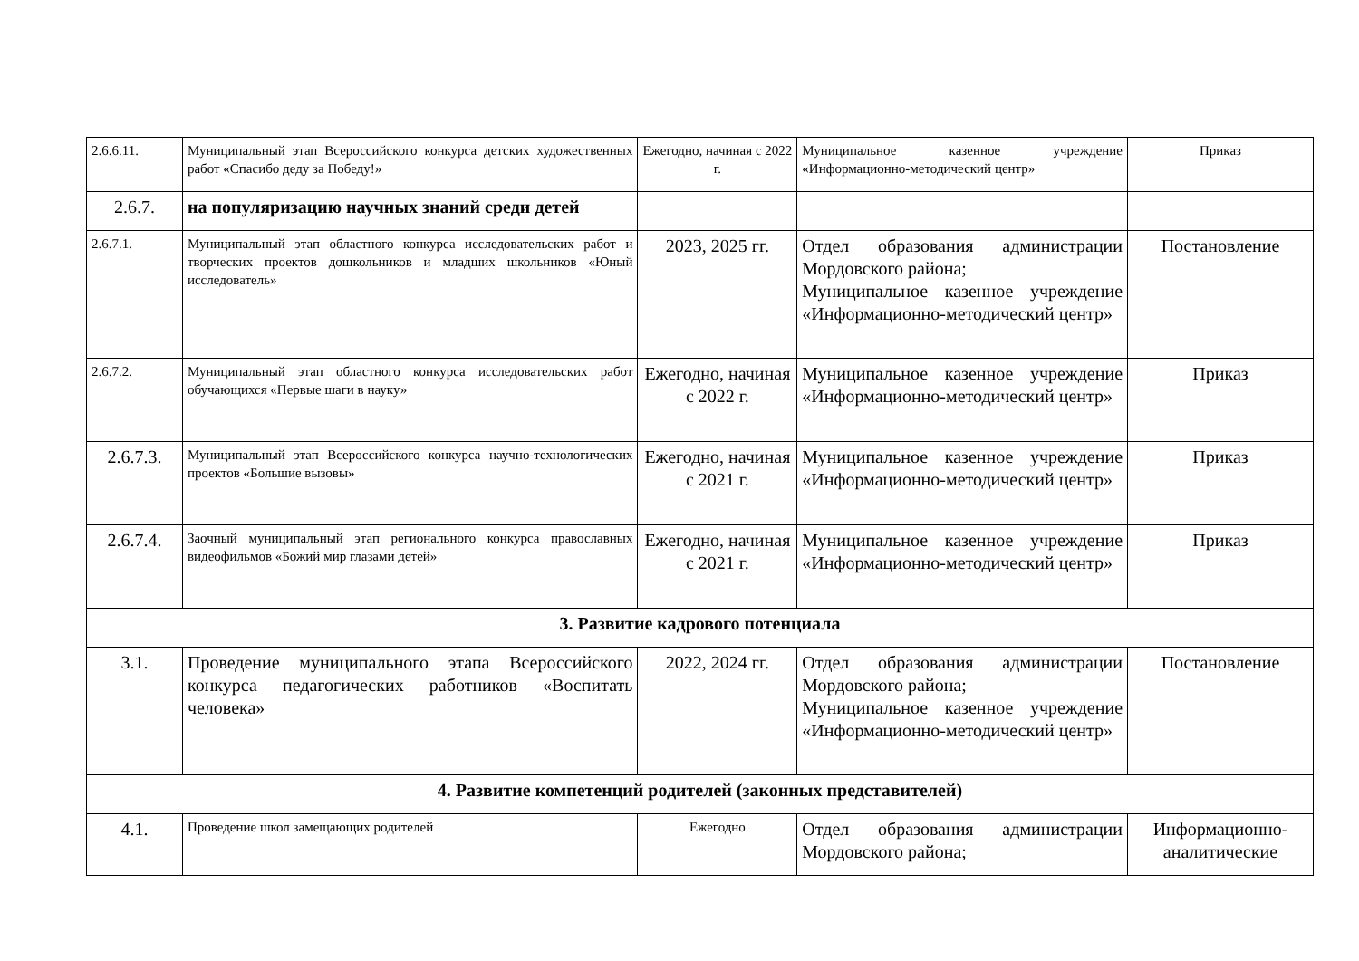| 2.6.6.11. | Муниципальный этап Всероссийского конкурса детских художественных работ «Спасибо деду за Победу!» | Ежегодно, начиная с 2022 г. | Муниципальное казенное учреждение «Информационно-методический центр» | Приказ |
| 2.6.7. | на популяризацию научных знаний среди детей | | | |
| 2.6.7.1. | Муниципальный этап областного конкурса исследовательских работ и творческих проектов дошкольников и младших школьников «Юный исследователь» | 2023, 2025 гг. | Отдел образования администрации Мордовского района; Муниципальное казенное учреждение «Информационно-методический центр» | Постановление |
| 2.6.7.2. | Муниципальный этап областного конкурса исследовательских работ обучающихся «Первые шаги в науку» | Ежегодно, начиная с 2022 г. | Муниципальное казенное учреждение «Информационно-методический центр» | Приказ |
| 2.6.7.3. | Муниципальный этап Всероссийского конкурса научно-технологических проектов «Большие вызовы» | Ежегодно, начиная с 2021 г. | Муниципальное казенное учреждение «Информационно-методический центр» | Приказ |
| 2.6.7.4. | Заочный муниципальный этап регионального конкурса православных видеофильмов «Божий мир глазами детей» | Ежегодно, начиная с 2021 г. | Муниципальное казенное учреждение «Информационно-методический центр» | Приказ |
| 3. Развитие кадрового потенциала | | | | |
| 3.1. | Проведение муниципального этапа Всероссийского конкурса педагогических работников «Воспитать человека» | 2022, 2024 гг. | Отдел образования администрации Мордовского района; Муниципальное казенное учреждение «Информационно-методический центр» | Постановление |
| 4. Развитие компетенций родителей (законных представителей) | | | | |
| 4.1. | Проведение школ замещающих родителей | Ежегодно | Отдел образования администрации Мордовского района; | Информационно-аналитические |